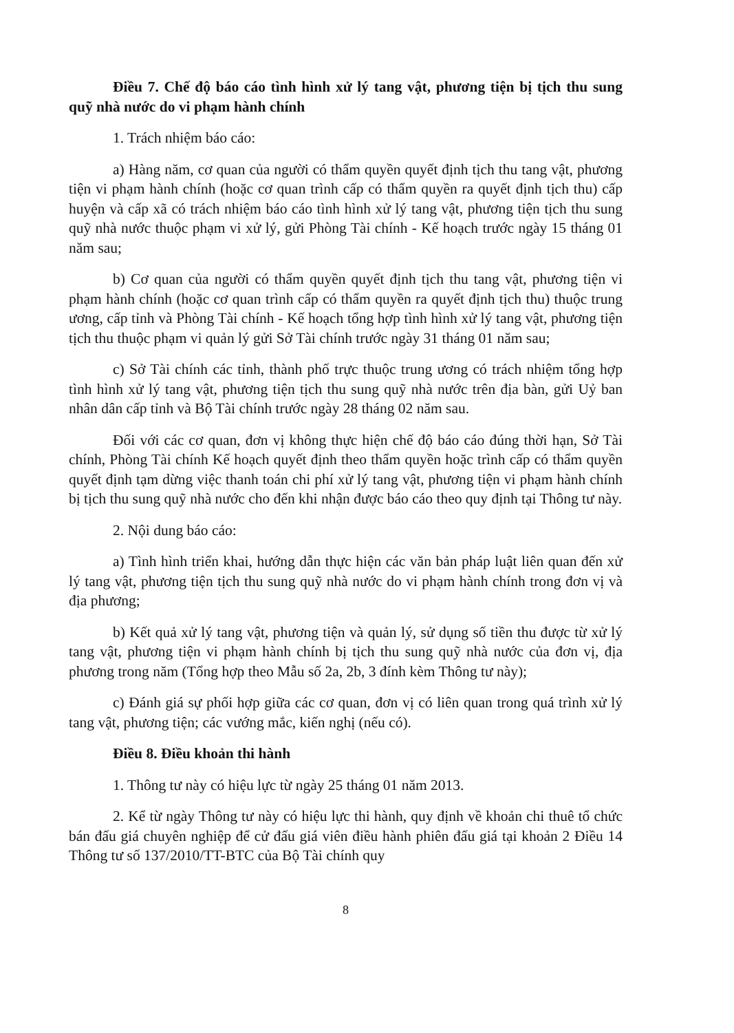Điều 7. Chế độ báo cáo tình hình xử lý tang vật, phương tiện bị tịch thu sung quỹ nhà nước do vi phạm hành chính
1. Trách nhiệm báo cáo:
a) Hàng năm, cơ quan của người có thẩm quyền quyết định tịch thu tang vật, phương tiện vi phạm hành chính (hoặc cơ quan trình cấp có thẩm quyền ra quyết định tịch thu) cấp huyện và cấp xã có trách nhiệm báo cáo tình hình xử lý tang vật, phương tiện tịch thu sung quỹ nhà nước thuộc phạm vi xử lý, gửi Phòng Tài chính - Kế hoạch trước ngày 15 tháng 01 năm sau;
b) Cơ quan của người có thẩm quyền quyết định tịch thu tang vật, phương tiện vi phạm hành chính (hoặc cơ quan trình cấp có thẩm quyền ra quyết định tịch thu) thuộc trung ương, cấp tỉnh và Phòng Tài chính - Kế hoạch tổng hợp tình hình xử lý tang vật, phương tiện tịch thu thuộc phạm vi quản lý gửi Sở Tài chính trước ngày 31 tháng 01 năm sau;
c) Sở Tài chính các tỉnh, thành phố trực thuộc trung ương có trách nhiệm tổng hợp tình hình xử lý tang vật, phương tiện tịch thu sung quỹ nhà nước trên địa bàn, gửi Uỷ ban nhân dân cấp tỉnh và Bộ Tài chính trước ngày 28 tháng 02 năm sau.
Đối với các cơ quan, đơn vị không thực hiện chế độ báo cáo đúng thời hạn, Sở Tài chính, Phòng Tài chính Kế hoạch quyết định theo thẩm quyền hoặc trình cấp có thẩm quyền quyết định tạm dừng việc thanh toán chi phí xử lý tang vật, phương tiện vi phạm hành chính bị tịch thu sung quỹ nhà nước cho đến khi nhận được báo cáo theo quy định tại Thông tư này.
2. Nội dung báo cáo:
a) Tình hình triển khai, hướng dẫn thực hiện các văn bản pháp luật liên quan đến xử lý tang vật, phương tiện tịch thu sung quỹ nhà nước do vi phạm hành chính trong đơn vị và địa phương;
b) Kết quả xử lý tang vật, phương tiện và quản lý, sử dụng số tiền thu được từ xử lý tang vật, phương tiện vi phạm hành chính bị tịch thu sung quỹ nhà nước của đơn vị, địa phương trong năm (Tổng hợp theo Mẫu số 2a, 2b, 3 đính kèm Thông tư này);
c) Đánh giá sự phối hợp giữa các cơ quan, đơn vị có liên quan trong quá trình xử lý tang vật, phương tiện; các vướng mắc, kiến nghị (nếu có).
Điều 8. Điều khoản thi hành
1. Thông tư này có hiệu lực từ ngày 25 tháng 01 năm 2013.
2. Kể từ ngày Thông tư này có hiệu lực thi hành, quy định về khoản chi thuê tổ chức bán đấu giá chuyên nghiệp để cử đấu giá viên điều hành phiên đấu giá tại khoản 2 Điều 14 Thông tư số 137/2010/TT-BTC của Bộ Tài chính quy
8